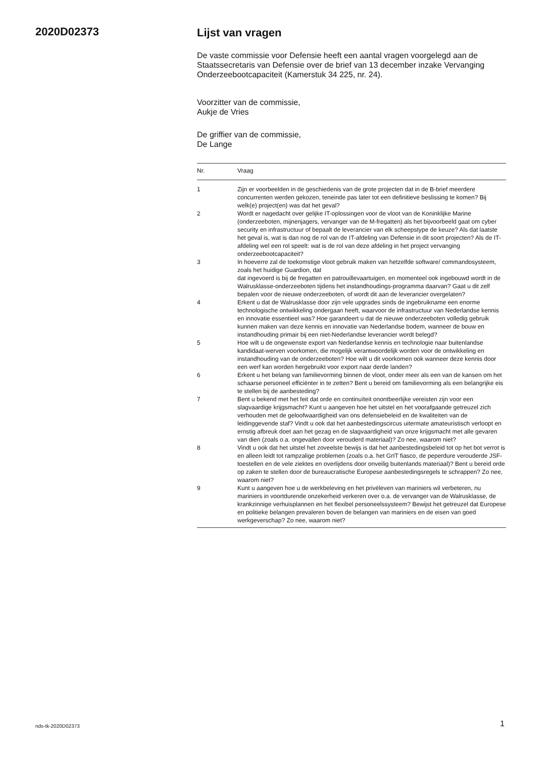2020D02373
Lijst van vragen
De vaste commissie voor Defensie heeft een aantal vragen voorgelegd aan de Staatssecretaris van Defensie over de brief van 13 december inzake Vervanging Onderzeebootcapaciteit (Kamerstuk 34 225, nr. 24).
Voorzitter van de commissie,
Aukje de Vries
De griffier van de commissie,
De Lange
| Nr. | Vraag |
| --- | --- |
| 1 | Zijn er voorbeelden in de geschiedenis van de grote projecten dat in de B-brief meerdere concurrenten werden gekozen, teneinde pas later tot een definitieve beslissing te komen? Bij welk(e) project(en) was dat het geval? |
| 2 | Wordt er nagedacht over gelijke IT-oplossingen voor de vloot van de Koninklijke Marine (onderzeeboten, mijnenjagers, vervanger van de M-fregatten) als het bijvoorbeeld gaat om cyber security en infrastructuur of bepaalt de leverancier van elk scheepstype de keuze? Als dat laatste het geval is, wat is dan nog de rol van de IT-afdeling van Defensie in dit soort projecten? Als de IT-afdeling wel een rol speelt: wat is de rol van deze afdeling in het project vervanging onderzeebootcapaciteit? |
| 3 | In hoeverre zal de toekomstige vloot gebruik maken van hetzelfde software/ commandosysteem, zoals het huidige Guardion, dat dat ingevoerd is bij de fregatten en patrouillevaartuigen, en momenteel ook ingebouwd wordt in de Walrusklasse-onderzeeboten tijdens het instandhoudings-programma daarvan? Gaat u dit zelf bepalen voor de nieuwe onderzeeboten, of wordt dit aan de leverancier overgelaten? |
| 4 | Erkent u dat de Walrusklasse door zijn vele upgrades sinds de ingebruikname een enorme technologische ontwikkeling ondergaan heeft, waarvoor de infrastructuur van Nederlandse kennis en innovatie essentieel was? Hoe garandeert u dat de nieuwe onderzeeboten volledig gebruik kunnen maken van deze kennis en innovatie van Nederlandse bodem, wanneer de bouw en instandhouding primair bij een niet-Nederlandse leverancier wordt belegd? |
| 5 | Hoe wilt u de ongewenste export van Nederlandse kennis en technologie naar buitenlandse kandidaat-werven voorkomen, die mogelijk verantwoordelijk worden voor de ontwikkeling en instandhouding van de onderzeeboten? Hoe wilt u dit voorkomen ook wanneer deze kennis door een werf kan worden hergebruikt voor export naar derde landen? |
| 6 | Erkent u het belang van familievorming binnen de vloot, onder meer als een van de kansen om het schaarse personeel efficiënter in te zetten? Bent u bereid om familievorming als een belangrijke eis te stellen bij de aanbesteding? |
| 7 | Bent u bekend met het feit dat orde en continuïteit onontbeerlijke vereisten zijn voor een slagvaardige krijgsmacht? Kunt u aangeven hoe het uitstel en het voorafgaande getreuzel zich verhouden met de geloofwaardigheid van ons defensiebeleid en de kwaliteiten van de leidinggevende staf? Vindt u ook dat het aanbestedingscircus uitermate amateuristisch verloopt en ernstig afbreuk doet aan het gezag en de slagvaardigheid van onze krijgsmacht met alle gevaren van dien (zoals o.a. ongevallen door verouderd materiaal)? Zo nee, waarom niet? |
| 8 | Vindt u ook dat het uitstel het zoveelste bewijs is dat het aanbestedingsbeleid tot op het bot verrot is en alleen leidt tot rampzalige problemen (zoals o.a. het GrIT fiasco, de peperdure verouderde JSF-toestellen en de vele ziektes en overlijdens door onveilig buitenlands materiaal)? Bent u bereid orde op zaken te stellen door de bureaucratische Europese aanbestedingsregels te schrappen? Zo nee, waarom niet? |
| 9 | Kunt u aangeven hoe u de werkbeleving en het privéleven van mariniers wil verbeteren, nu mariniers in voortdurende onzekerheid verkeren over o.a. de vervanger van de Walrusklasse, de krankzinnige verhuisplannen en het flexibel personeelssysteem? Bewijst het getreuzel dat Europese en politieke belangen prevaleren boven de belangen van mariniers en de eisen van goed werkgeverschap? Zo nee, waarom niet? |
nds-tk-2020D02373 1